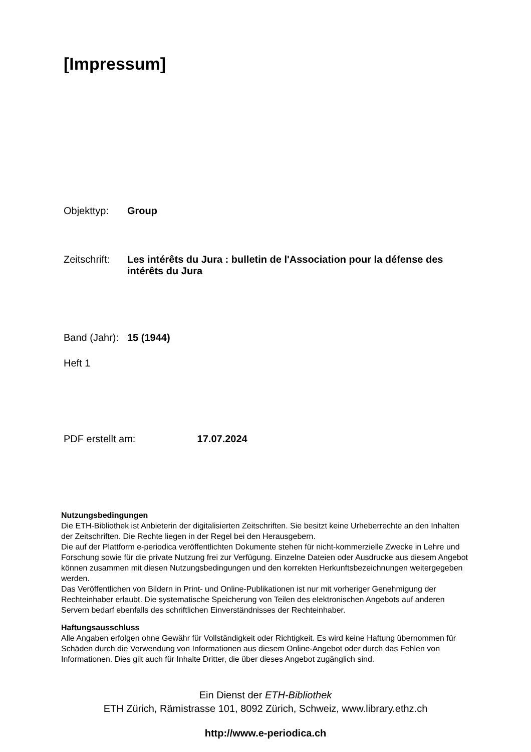[Impressum]
Objekttyp: Group
Zeitschrift: Les intérêts du Jura : bulletin de l'Association pour la défense des intérêts du Jura
Band (Jahr): 15 (1944)
Heft 1
PDF erstellt am: 17.07.2024
Nutzungsbedingungen
Die ETH-Bibliothek ist Anbieterin der digitalisierten Zeitschriften. Sie besitzt keine Urheberrechte an den Inhalten der Zeitschriften. Die Rechte liegen in der Regel bei den Herausgebern.
Die auf der Plattform e-periodica veröffentlichten Dokumente stehen für nicht-kommerzielle Zwecke in Lehre und Forschung sowie für die private Nutzung frei zur Verfügung. Einzelne Dateien oder Ausdrucke aus diesem Angebot können zusammen mit diesen Nutzungsbedingungen und den korrekten Herkunftsbezeichnungen weitergegeben werden.
Das Veröffentlichen von Bildern in Print- und Online-Publikationen ist nur mit vorheriger Genehmigung der Rechteinhaber erlaubt. Die systematische Speicherung von Teilen des elektronischen Angebots auf anderen Servern bedarf ebenfalls des schriftlichen Einverständnisses der Rechteinhaber.
Haftungsausschluss
Alle Angaben erfolgen ohne Gewähr für Vollständigkeit oder Richtigkeit. Es wird keine Haftung übernommen für Schäden durch die Verwendung von Informationen aus diesem Online-Angebot oder durch das Fehlen von Informationen. Dies gilt auch für Inhalte Dritter, die über dieses Angebot zugänglich sind.
Ein Dienst der ETH-Bibliothek
ETH Zürich, Rämistrasse 101, 8092 Zürich, Schweiz, www.library.ethz.ch
http://www.e-periodica.ch